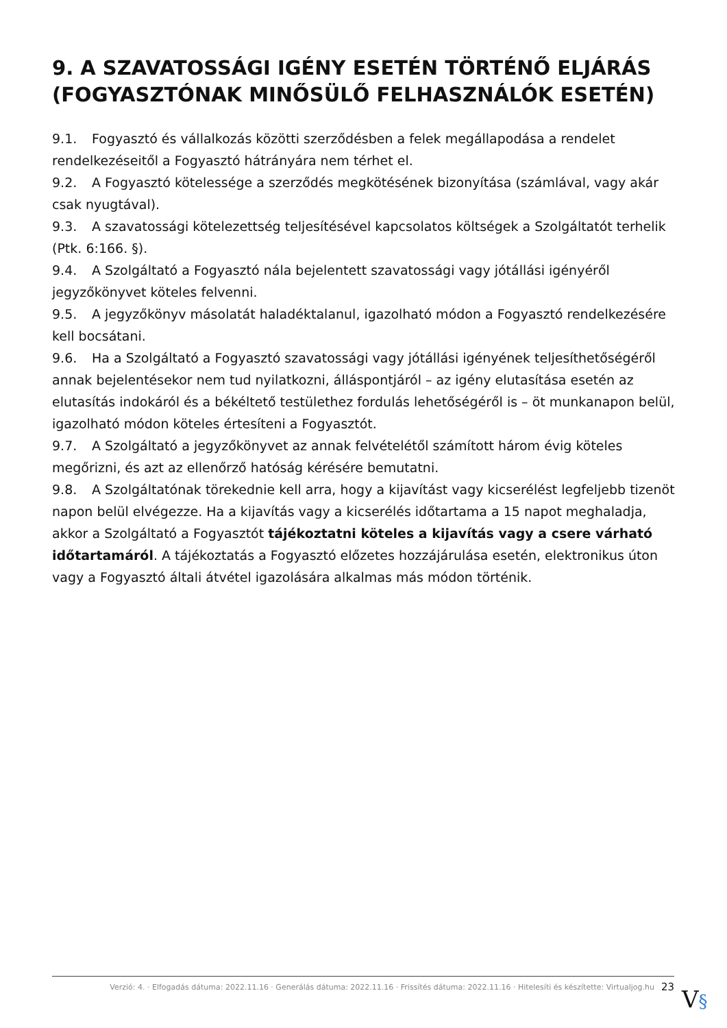9. A SZAVATOSSÁGI IGÉNY ESETÉN TÖRTÉNŐ ELJÁRÁS (FOGYASZTÓNAK MINŐSÜLŐ FELHASZNÁLÓK ESETÉN)
9.1. Fogyasztó és vállalkozás közötti szerződésben a felek megállapodása a rendelet rendelkezéseitől a Fogyasztó hátrányára nem térhet el.
9.2. A Fogyasztó kötelessége a szerződés megkötésének bizonyítása (számlával, vagy akár csak nyugtával).
9.3. A szavatossági kötelezettség teljesítésével kapcsolatos költségek a Szolgáltatót terhelik (Ptk. 6:166. §).
9.4. A Szolgáltató a Fogyasztó nála bejelentett szavatossági vagy jótállási igényéről jegyzőkönyvet köteles felvenni.
9.5. A jegyzőkönyv másolatát haladéktalanul, igazolható módon a Fogyasztó rendelkezésére kell bocsátani.
9.6. Ha a Szolgáltató a Fogyasztó szavatossági vagy jótállási igényének teljesíthetőségéről annak bejelentésekor nem tud nyilatkozni, álláspontjáról – az igény elutasítása esetén az elutasítás indokáról és a békéltető testülethez fordulás lehetőségéről is – öt munkanapon belül, igazolható módon köteles értesíteni a Fogyasztót.
9.7. A Szolgáltató a jegyzőkönyvet az annak felvételétől számított három évig köteles megőrizni, és azt az ellenőrző hatóság kérésére bemutatni.
9.8. A Szolgáltatónak törekednie kell arra, hogy a kijavítást vagy kicserélést legfeljebb tizenöt napon belül elvégezze. Ha a kijavítás vagy a kicserélés időtartama a 15 napot meghaladja, akkor a Szolgáltató a Fogyasztót tájékoztatni köteles a kijavítás vagy a csere várható időtartamáról. A tájékoztatás a Fogyasztó előzetes hozzájárulása esetén, elektronikus úton vagy a Fogyasztó általi átvétel igazolására alkalmas más módon történik.
Verzió: 4. · Elfogadás dátuma: 2022.11.16 · Generálás dátuma: 2022.11.16 · Frissítés dátuma: 2022.11.16 · Hitelesíti és készítette: Virtualjog.hu 23
V§